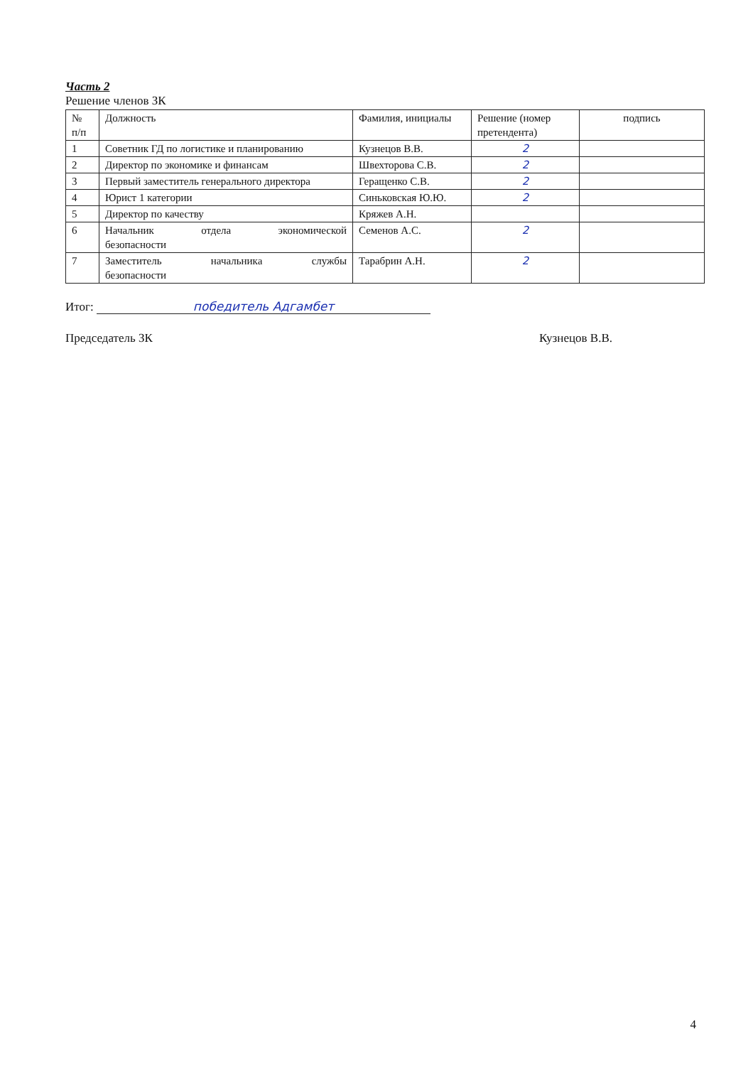Часть 2
Решение членов ЗК
| № п/п | Должность | Фамилия, инициалы | Решение (номер претендента) | подпись |
| 1 | Советник ГД по логистике и планированию | Кузнецов В.В. | 2 | |
| 2 | Директор по экономике и финансам | Швехторова С.В. | 2 | |
| 3 | Первый заместитель генерального директора | Геращенко С.В. | 2 | |
| 4 | Юрист 1 категории | Синьковская Ю.Ю. | 2 | |
| 5 | Директор по качеству | Кряжев А.Н. | | |
| 6 | Начальник отдела экономической безопасности | Семенов А.С. | 2 | |
| 7 | Заместитель начальника службы безопасности | Тарабрин А.Н. | 2 | |
Итог: победитель Адгамбет
Председатель ЗК Кузнецов В.В.
4